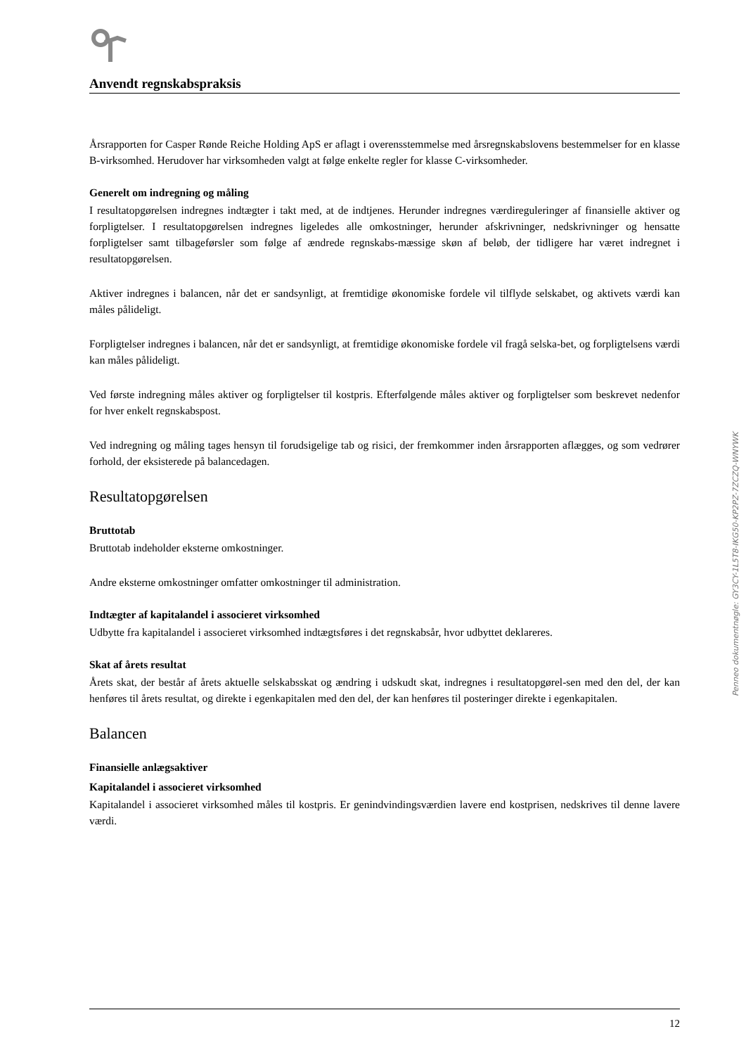Anvendt regnskabspraksis
Årsrapporten for Casper Rønde Reiche Holding ApS er aflagt i overensstemmelse med årsregnskabslovens bestemmelser for en klasse B-virksomhed. Herudover har virksomheden valgt at følge enkelte regler for klasse C-virksomheder.
Generelt om indregning og måling
I resultatopgørelsen indregnes indtægter i takt med, at de indtjenes. Herunder indregnes værdireguleringer af finansielle aktiver og forpligtelser. I resultatopgørelsen indregnes ligeledes alle omkostninger, herunder afskrivninger, nedskrivninger og hensatte forpligtelser samt tilbageførsler som følge af ændrede regnskabs-mæssige skøn af beløb, der tidligere har været indregnet i resultatopgørelsen.
Aktiver indregnes i balancen, når det er sandsynligt, at fremtidige økonomiske fordele vil tilflyde selskabet, og aktivets værdi kan måles pålideligt.
Forpligtelser indregnes i balancen, når det er sandsynligt, at fremtidige økonomiske fordele vil fragå selska-bet, og forpligtelsens værdi kan måles pålideligt.
Ved første indregning måles aktiver og forpligtelser til kostpris. Efterfølgende måles aktiver og forpligtelser som beskrevet nedenfor for hver enkelt regnskabspost.
Ved indregning og måling tages hensyn til forudsigelige tab og risici, der fremkommer inden årsrapporten aflægges, og som vedrører forhold, der eksisterede på balancedagen.
Resultatopgørelsen
Bruttotab
Bruttotab indeholder eksterne omkostninger.
Andre eksterne omkostninger omfatter omkostninger til administration.
Indtægter af kapitalandel i associeret virksomhed
Udbytte fra kapitalandel i associeret virksomhed indtægtsføres i det regnskabsår, hvor udbyttet deklareres.
Skat af årets resultat
Årets skat, der består af årets aktuelle selskabsskat og ændring i udskudt skat, indregnes i resultatopgørel-sen med den del, der kan henføres til årets resultat, og direkte i egenkapitalen med den del, der kan henføres til posteringer direkte i egenkapitalen.
Balancen
Finansielle anlægsaktiver
Kapitalandel i associeret virksomhed
Kapitalandel i associeret virksomhed måles til kostpris. Er genindvindingsværdien lavere end kostprisen, nedskrives til denne lavere værdi.
Penneo dokumentnøgle: GY3CY-1L5T8-IKG50-KP2PZ-7ZCZQ-WNYWK
12